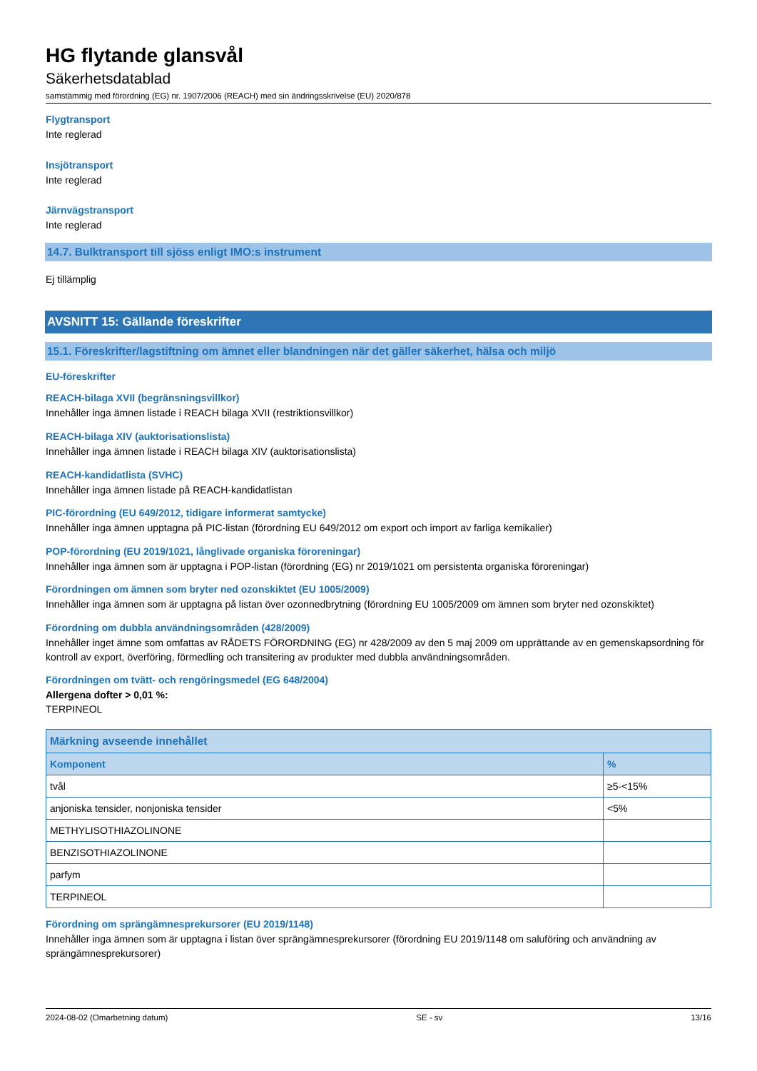HG flytande glansvål
Säkerhetsdatablad
samstämmig med förordning (EG) nr. 1907/2006 (REACH) med sin ändringsskrivelse (EU) 2020/878
Flygtransport
Inte reglerad
Insjötransport
Inte reglerad
Järnvägstransport
Inte reglerad
14.7. Bulktransport till sjöss enligt IMO:s instrument
Ej tillämplig
AVSNITT 15: Gällande föreskrifter
15.1. Föreskrifter/lagstiftning om ämnet eller blandningen när det gäller säkerhet, hälsa och miljö
EU-föreskrifter
REACH-bilaga XVII (begränsningsvillkor)
Innehåller inga ämnen listade i REACH bilaga XVII (restriktionsvillkor)
REACH-bilaga XIV (auktorisationslista)
Innehåller inga ämnen listade i REACH bilaga XIV (auktorisationslista)
REACH-kandidatlista (SVHC)
Innehåller inga ämnen listade på REACH-kandidatlistan
PIC-förordning (EU 649/2012, tidigare informerat samtycke)
Innehåller inga ämnen upptagna på PIC-listan (förordning EU 649/2012 om export och import av farliga kemikalier)
POP-förordning (EU 2019/1021, långlivade organiska föroreningar)
Innehåller inga ämnen som är upptagna i POP-listan (förordning (EG) nr 2019/1021 om persistenta organiska föroreningar)
Förordningen om ämnen som bryter ned ozonskiktet (EU 1005/2009)
Innehåller inga ämnen som är upptagna på listan över ozonnedbrytning (förordning EU 1005/2009 om ämnen som bryter ned ozonskiktet)
Förordning om dubbla användningsområden (428/2009)
Innehåller inget ämne som omfattas av RÅDETS FÖRORDNING (EG) nr 428/2009 av den 5 maj 2009 om upprättande av en gemenskapsordning för kontroll av export, överföring, förmedling och transitering av produkter med dubbla användningsområden.
Förordningen om tvätt- och rengöringsmedel (EG 648/2004)
Allergena dofter > 0,01 %:
TERPINEOL
| Märkning avseende innehållet | |
| --- | --- |
| Komponent | % |
| tvål | ≥5-<15% |
| anjoniska tensider, nonjoniska tensider | <5% |
| METHYLISOTHIAZOLINONE | |
| BENZISOTHIAZOLINONE | |
| parfym | |
| TERPINEOL | |
Förordning om sprängämnesprekursorer (EU 2019/1148)
Innehåller inga ämnen som är upptagna i listan över sprängämnesprekursorer (förordning EU 2019/1148 om saluföring och användning av sprängämnesprekursorer)
2024-08-02 (Omarbetning datum) SE - sv 13/16